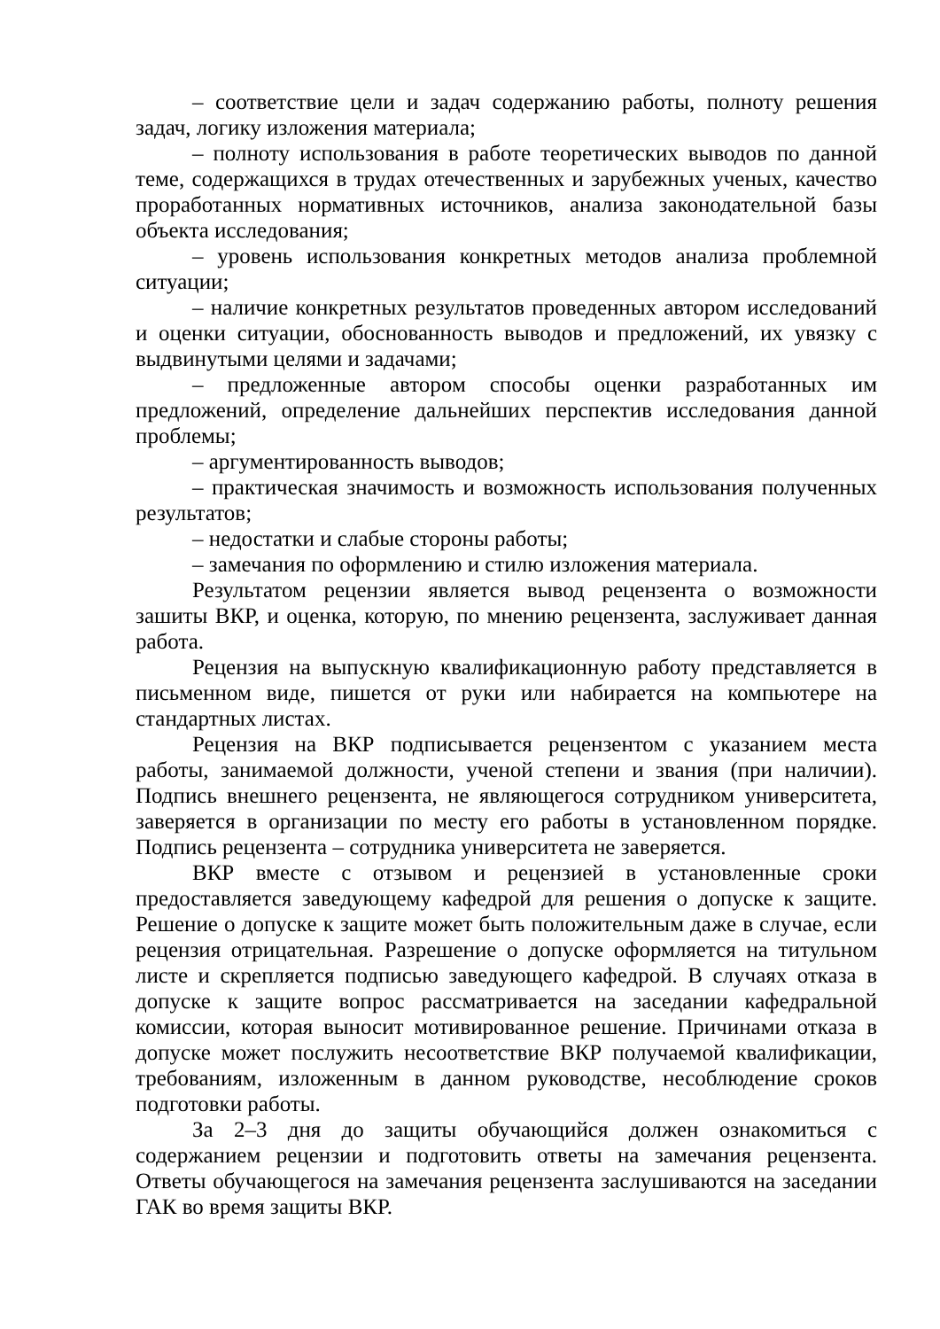– соответствие цели и задач содержанию работы, полноту решения задач, логику изложения материала;
– полноту использования в работе теоретических выводов по данной теме, содержащихся в трудах отечественных и зарубежных ученых, качество проработанных нормативных источников, анализа законодательной базы объекта исследования;
– уровень использования конкретных методов анализа проблемной ситуации;
– наличие конкретных результатов проведенных автором исследований и оценки ситуации, обоснованность выводов и предложений, их увязку с выдвинутыми целями и задачами;
– предложенные автором способы оценки разработанных им предложений, определение дальнейших перспектив исследования данной проблемы;
– аргументированность выводов;
– практическая значимость и возможность использования полученных результатов;
– недостатки и слабые стороны работы;
– замечания по оформлению и стилю изложения материала.
Результатом рецензии является вывод рецензента о возможности зашиты ВКР, и оценка, которую, по мнению рецензента, заслуживает данная работа.
Рецензия на выпускную квалификационную работу представляется в письменном виде, пишется от руки или набирается на компьютере на стандартных листах.
Рецензия на ВКР подписывается рецензентом с указанием места работы, занимаемой должности, ученой степени и звания (при наличии). Подпись внешнего рецензента, не являющегося сотрудником университета, заверяется в организации по месту его работы в установленном порядке. Подпись рецензента – сотрудника университета не заверяется.
ВКР вместе с отзывом и рецензией в установленные сроки предоставляется заведующему кафедрой для решения о допуске к защите. Решение о допуске к защите может быть положительным даже в случае, если рецензия отрицательная. Разрешение о допуске оформляется на титульном листе и скрепляется подписью заведующего кафедрой. В случаях отказа в допуске к защите вопрос рассматривается на заседании кафедральной комиссии, которая выносит мотивированное решение. Причинами отказа в допуске может послужить несоответствие ВКР получаемой квалификации, требованиям, изложенным в данном руководстве, несоблюдение сроков подготовки работы.
За 2–3 дня до защиты обучающийся должен ознакомиться с содержанием рецензии и подготовить ответы на замечания рецензента. Ответы обучающегося на замечания рецензента заслушиваются на заседании ГАК во время защиты ВКР.